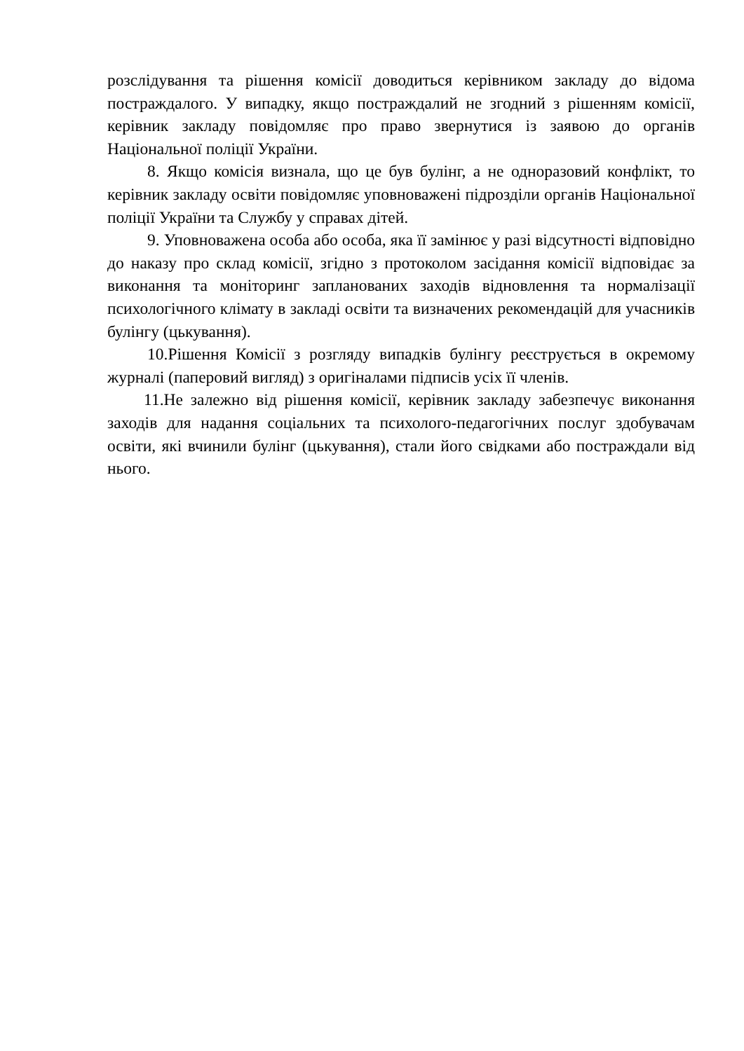розслідування та рішення комісії доводиться керівником закладу до відома постраждалого. У випадку, якщо постраждалий не згодний з рішенням комісії, керівник закладу повідомляє про право звернутися із заявою до органів Національної поліції України.
8. Якщо комісія визнала, що це був булінг, а не одноразовий конфлікт, то керівник закладу освіти повідомляє уповноважені підрозділи органів Національної поліції України та Службу у справах дітей.
9. Уповноважена особа або особа, яка її замінює у разі відсутності відповідно до наказу про склад комісії, згідно з протоколом засідання комісії відповідає за виконання та моніторинг запланованих заходів відновлення та нормалізації психологічного клімату в закладі освіти та визначених рекомендацій для учасників булінгу (цькування).
10.Рішення Комісії з розгляду випадків булінгу реєструється в окремому журналі (паперовий вигляд) з оригіналами підписів усіх її членів.
11.Не залежно від рішення комісії, керівник закладу забезпечує виконання заходів для надання соціальних та психолого-педагогічних послуг здобувачам освіти, які вчинили булінг (цькування), стали його свідками або постраждали від нього.